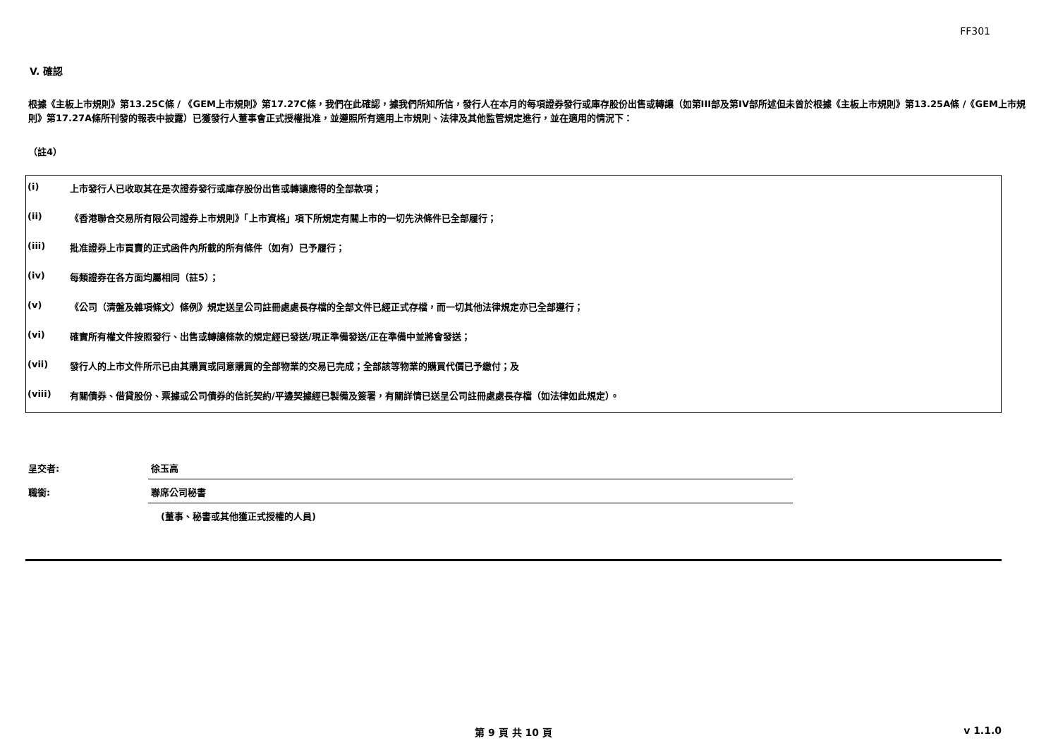FF301
V. 確認
根據《主板上市規則》第13.25C條 / 《GEM上市規則》第17.27C條，我們在此確認，據我們所知所信，發行人在本月的每項證券發行或庫存股份出售或轉讓（如第III部及第IV部所述但未曾於根據《主板上市規則》第13.25A條 /《GEM上市規則》第17.27A條所刊發的報表中披露）已獲發行人董事會正式授權批准，並遵照所有適用上市規則、法律及其他監管規定進行，並在適用的情況下：
（註4）
| (i) | 上市發行人已收取其在是次證券發行或庫存股份出售或轉讓應得的全部款項； |
| (ii) | 《香港聯合交易所有限公司證券上市規則》「上市資格」項下所規定有關上市的一切先決條件已全部履行； |
| (iii) | 批准證券上市買賣的正式函件內所載的所有條件（如有）已予履行； |
| (iv) | 每類證券在各方面均屬相同（註5）； |
| (v) | 《公司（清盤及雜項條文）條例》規定送呈公司註冊處處長存檔的全部文件已經正式存檔，而一切其他法律規定亦已全部遵行； |
| (vi) | 確實所有權文件按照發行、出售或轉讓條款的規定經已發送/現正準備發送/正在準備中並將會發送； |
| (vii) | 發行人的上市文件所示已由其購買或同意購買的全部物業的交易已完成；全部該等物業的購買代價已予繳付；及 |
| (viii) | 有關債券、借貸股份、票據或公司債券的信託契約/平邊契據經已製備及簽署，有關詳情已送呈公司註冊處處長存檔（如法律如此規定）。 |
| 呈交者: | 徐玉高 |
| 職銜: | 聯席公司秘書 |
| | (董事、秘書或其他獲正式授權的人員) |
第 9 頁 共 10 頁 v 1.1.0